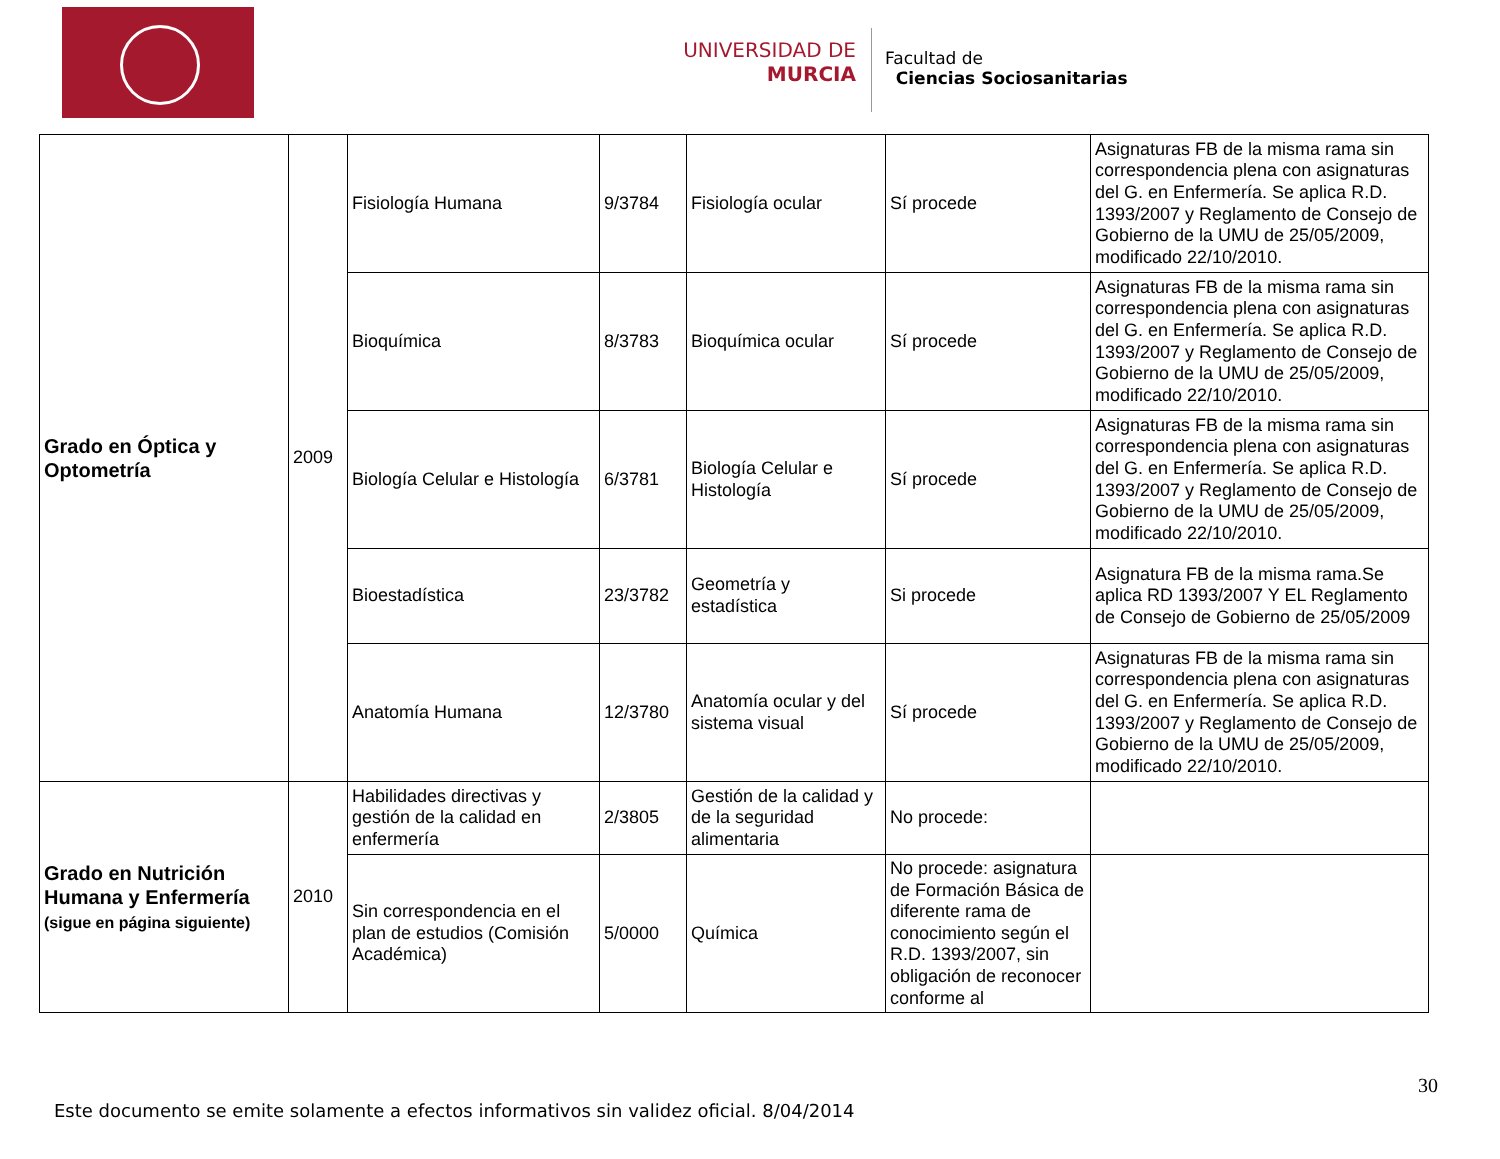UNIVERSIDAD DE
MURCIA
Facultad de
Ciencias Sociosanitarias
| Grado en Óptica y Optometría | 2009 | Fisiología Humana | 9/3784 | Fisiología ocular | Sí procede | Asignaturas FB de la misma rama sin correspondencia plena con asignaturas del G. en Enfermería. Se aplica R.D. 1393/2007 y Reglamento de Consejo de Gobierno de la UMU de 25/05/2009, modificado 22/10/2010. |
| | | Bioquímica | 8/3783 | Bioquímica ocular | Sí procede | Asignaturas FB de la misma rama sin correspondencia plena con asignaturas del G. en Enfermería. Se aplica R.D. 1393/2007 y Reglamento de Consejo de Gobierno de la UMU de 25/05/2009, modificado 22/10/2010. |
| | | Biología Celular e Histología | 6/3781 | Biología Celular e Histología | Sí procede | Asignaturas FB de la misma rama sin correspondencia plena con asignaturas del G. en Enfermería. Se aplica R.D. 1393/2007 y Reglamento de Consejo de Gobierno de la UMU de 25/05/2009, modificado 22/10/2010. |
| | | Bioestadística | 23/3782 | Geometría y estadística | Si procede | Asignatura FB de la misma rama.Se aplica RD 1393/2007 Y EL Reglamento de Consejo de Gobierno de 25/05/2009 |
| | | Anatomía Humana | 12/3780 | Anatomía ocular y del sistema visual | Sí procede | Asignaturas FB de la misma rama sin correspondencia plena con asignaturas del G. en Enfermería. Se aplica R.D. 1393/2007 y Reglamento de Consejo de Gobierno de la UMU de 25/05/2009, modificado 22/10/2010. |
| Grado en Nutrición Humana y Enfermería (sigue en página siguiente) | 2010 | Habilidades directivas y gestión de la calidad en enfermería | 2/3805 | Gestión de la calidad y de la seguridad alimentaria | No procede: | |
| | | Sin correspondencia en el plan de estudios (Comisión Académica) | 5/0000 | Química | No procede: asignatura de Formación Básica de diferente rama de conocimiento según el R.D. 1393/2007, sin obligación de reconocer conforme al | |
30
Este documento se emite solamente a efectos informativos sin validez oficial. 8/04/2014